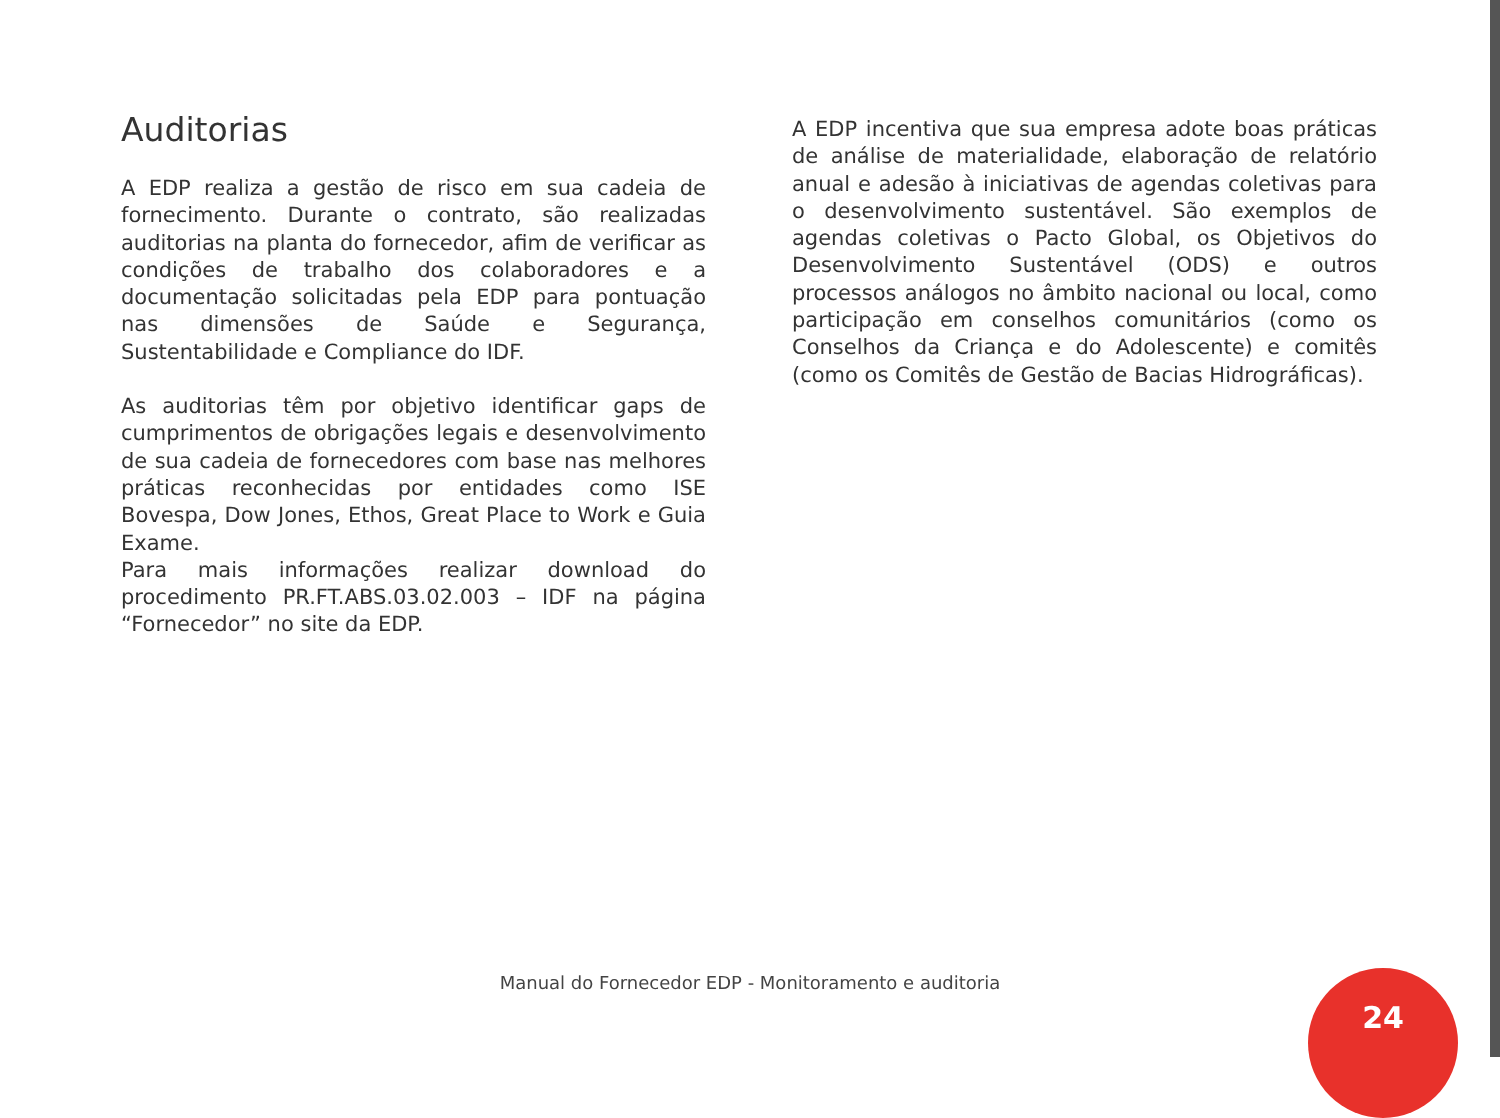Auditorias
A EDP realiza a gestão de risco em sua cadeia de fornecimento. Durante o contrato, são realizadas auditorias na planta do fornecedor, afim de verificar as condições de trabalho dos colaboradores e a documentação solicitadas pela EDP para pontuação nas dimensões de Saúde e Segurança, Sustentabilidade e Compliance do IDF.
As auditorias têm por objetivo identificar gaps de cumprimentos de obrigações legais e desenvolvimento de sua cadeia de fornecedores com base nas melhores práticas reconhecidas por entidades como ISE Bovespa, Dow Jones, Ethos, Great Place to Work e Guia Exame.
Para mais informações realizar download do procedimento PR.FT.ABS.03.02.003 – IDF na página “Fornecedor” no site da EDP.
A EDP incentiva que sua empresa adote boas práticas de análise de materialidade, elaboração de relatório anual e adesão à iniciativas de agendas coletivas para o desenvolvimento sustentável. São exemplos de agendas coletivas o Pacto Global, os Objetivos do Desenvolvimento Sustentável (ODS) e outros processos análogos no âmbito nacional ou local, como participação em conselhos comunitários (como os Conselhos da Criança e do Adolescente) e comitês (como os Comitês de Gestão de Bacias Hidrográficas).
Manual do Fornecedor EDP - Monitoramento e auditoria 24